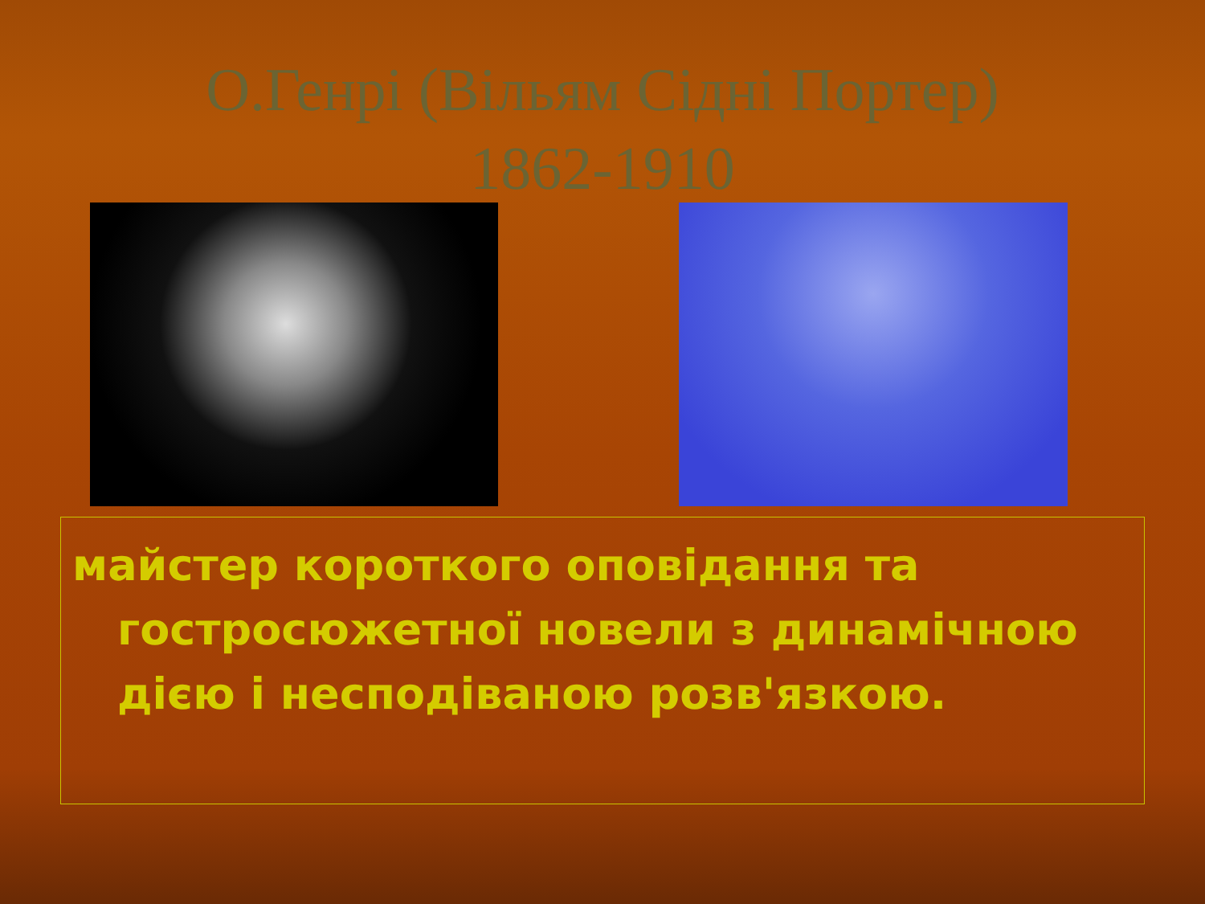О.Генрі (Вільям Сідні Портер)
1862-1910
майстер короткого оповідання та гостросюжетної новели з динамічною дією і несподіваною розв'язкою.